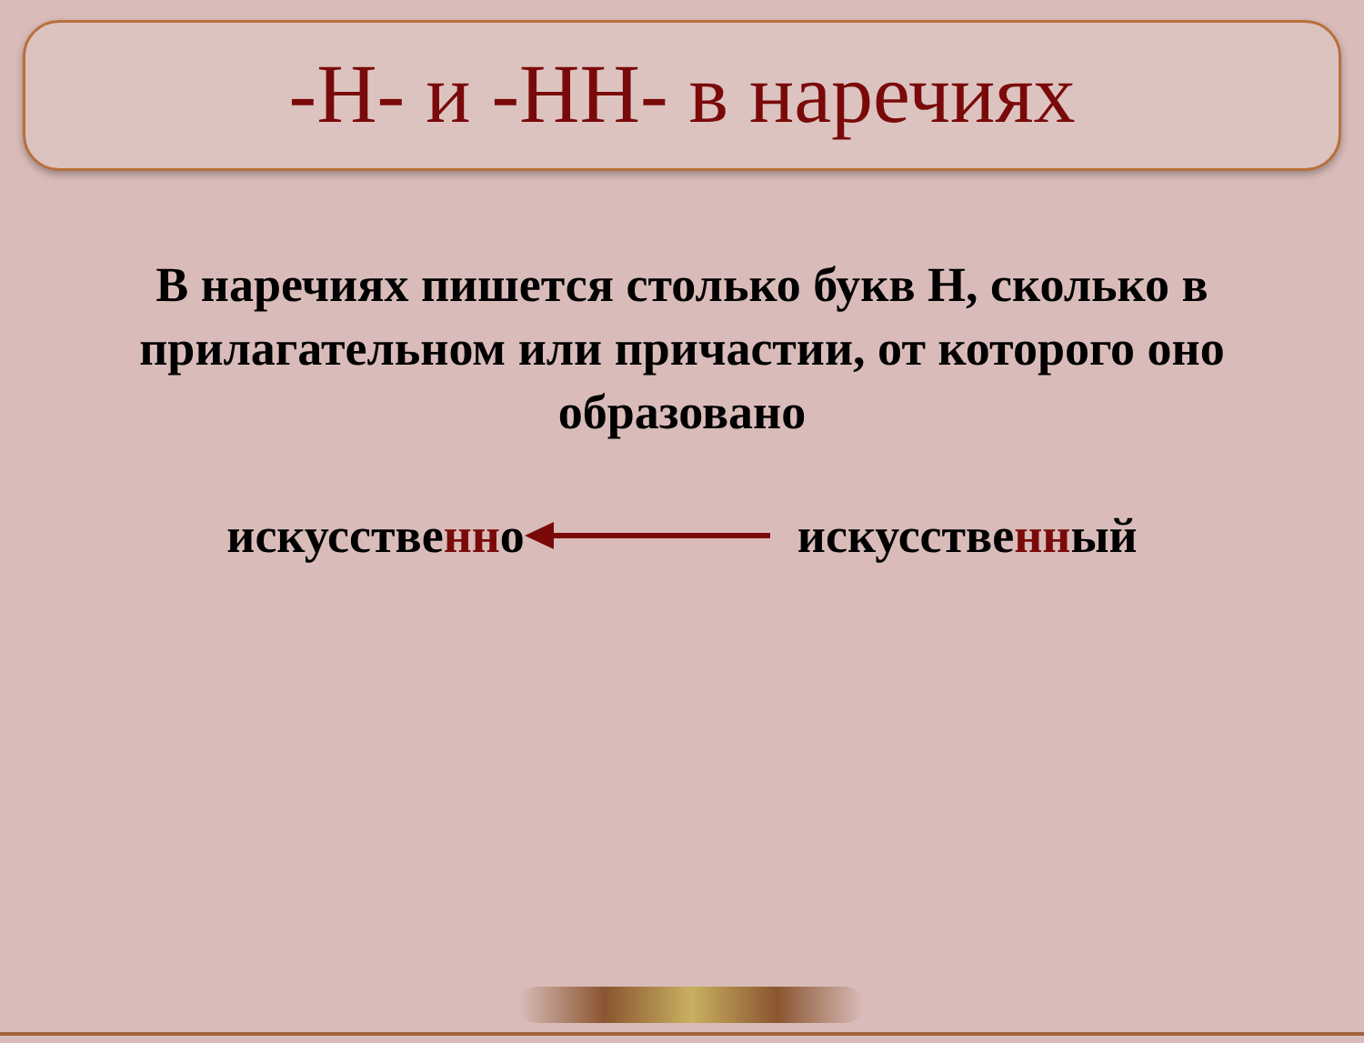-Н- и -НН- в наречиях
В наречиях пишется столько букв Н, сколько в прилагательном или причастии, от которого оно образовано
искусственно искусственный